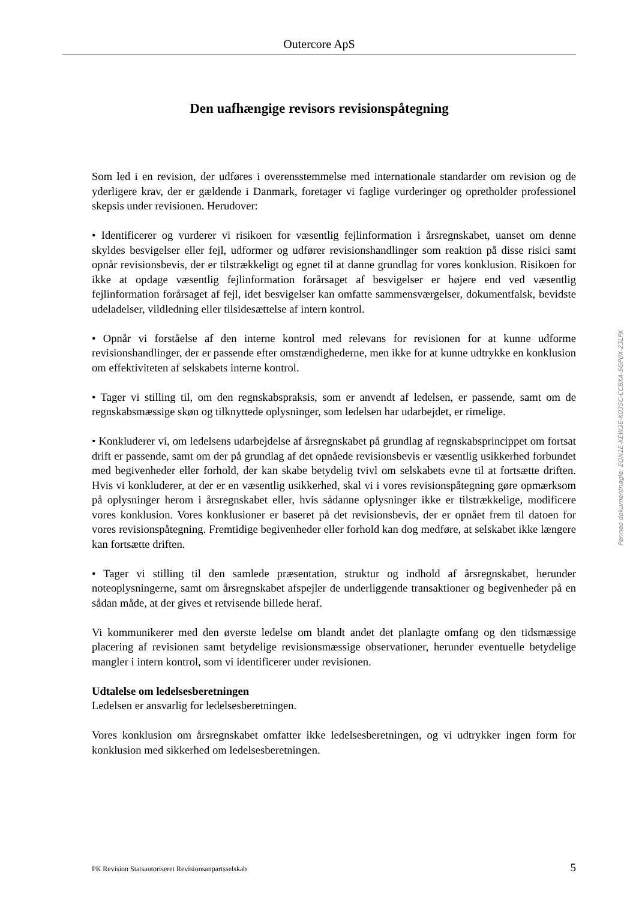Outercore ApS
Den uafhængige revisors revisionspåtegning
Som led i en revision, der udføres i overensstemmelse med internationale standarder om revision og de yderligere krav, der er gældende i Danmark, foretager vi faglige vurderinger og opretholder professionel skepsis under revisionen. Herudover:
• Identificerer og vurderer vi risikoen for væsentlig fejlinformation i årsregnskabet, uanset om denne skyldes besvigelser eller fejl, udformer og udfører revisionshandlinger som reaktion på disse risici samt opnår revisionsbevis, der er tilstrækkeligt og egnet til at danne grundlag for vores konklusion. Risikoen for ikke at opdage væsentlig fejlinformation forårsaget af besvigelser er højere end ved væsentlig fejlinformation forårsaget af fejl, idet besvigelser kan omfatte sammensværgelser, dokumentfalsk, bevidste udeladelser, vildledning eller tilsidesættelse af intern kontrol.
• Opnår vi forståelse af den interne kontrol med relevans for revisionen for at kunne udforme revisionshandlinger, der er passende efter omstændighederne, men ikke for at kunne udtrykke en konklusion om effektiviteten af selskabets interne kontrol.
• Tager vi stilling til, om den regnskabspraksis, som er anvendt af ledelsen, er passende, samt om de regnskabsmæssige skøn og tilknyttede oplysninger, som ledelsen har udarbejdet, er rimelige.
• Konkluderer vi, om ledelsens udarbejdelse af årsregnskabet på grundlag af regnskabsprincippet om fortsat drift er passende, samt om der på grundlag af det opnåede revisionsbevis er væsentlig usikkerhed forbundet med begivenheder eller forhold, der kan skabe betydelig tvivl om selskabets evne til at fortsætte driften. Hvis vi konkluderer, at der er en væsentlig usikkerhed, skal vi i vores revisionspåtegning gøre opmærksom på oplysninger herom i årsregnskabet eller, hvis sådanne oplysninger ikke er tilstrækkelige, modificere vores konklusion. Vores konklusioner er baseret på det revisionsbevis, der er opnået frem til datoen for vores revisionspåtegning. Fremtidige begivenheder eller forhold kan dog medføre, at selskabet ikke længere kan fortsætte driften.
• Tager vi stilling til den samlede præsentation, struktur og indhold af årsregnskabet, herunder noteoplysningerne, samt om årsregnskabet afspejler de underliggende transaktioner og begivenheder på en sådan måde, at der gives et retvisende billede heraf.
Vi kommunikerer med den øverste ledelse om blandt andet det planlagte omfang og den tidsmæssige placering af revisionen samt betydelige revisionsmæssige observationer, herunder eventuelle betydelige mangler i intern kontrol, som vi identificerer under revisionen.
Udtalelse om ledelsesberetningen
Ledelsen er ansvarlig for ledelsesberetningen.
Vores konklusion om årsregnskabet omfatter ikke ledelsesberetningen, og vi udtrykker ingen form for konklusion med sikkerhed om ledelsesberetningen.
Penneo dokumentnøgle: EQN1E-KEW3E-K035C-CC8XA-SGP0X-23LPK
PK Revision Statsautoriseret Revisionsanpartsselskab 5